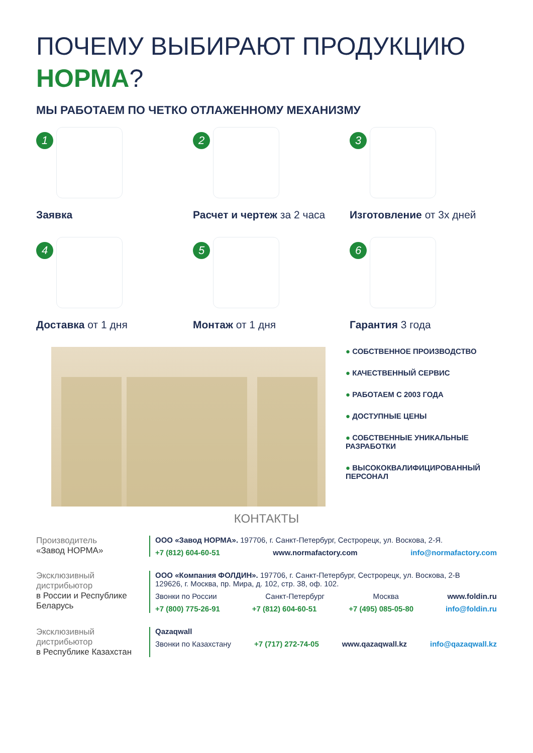ПОЧЕМУ ВЫБИРАЮТ ПРОДУКЦИЮ
НОРМА?
МЫ РАБОТАЕМ ПО ЧЕТКО ОТЛАЖЕННОМУ МЕХАНИЗМУ
1
Заявка
2
Расчет и чертеж за 2 часа
3
Изготовление от 3х дней
4
Доставка от 1 дня
5
Монтаж от 1 дня
6
Гарантия 3 года
● СОБСТВЕННОЕ ПРОИЗВОДСТВО
● КАЧЕСТВЕННЫЙ СЕРВИС
● РАБОТАЕМ С 2003 ГОДА
● ДОСТУПНЫЕ ЦЕНЫ
● СОБСТВЕННЫЕ УНИКАЛЬНЫЕ
РАЗРАБОТКИ
● ВЫСОКОКВАЛИФИЦИРОВАННЫЙ
ПЕРСОНАЛ
КОНТАКТЫ
Производитель
«Завод НОРМА»
ООО «Завод НОРМА». 197706, г. Санкт-Петербург, Сестрорецк, ул. Воскова, 2-Я.
+7 (812) 604-60-51 www.normafactory.com info@normafactory.com
Эксклюзивный дистрибьютор
в России и Республике Беларусь
ООО «Компания ФОЛДИН». 197706, г. Санкт-Петербург, Сестрорецк, ул. Воскова, 2-В
129626, г. Москва, пр. Мира, д. 102, стр. 38, оф. 102.
Звонки по России Санкт-Петербург Москва www.foldin.ru
+7 (800) 775-26-91 +7 (812) 604-60-51 +7 (495) 085-05-80 info@foldin.ru
Эксклюзивный дистрибьютор
в Республике Казахстан
Qazaqwall
Звонки по Казахстану +7 (717) 272-74-05 www.qazaqwall.kz info@qazaqwall.kz